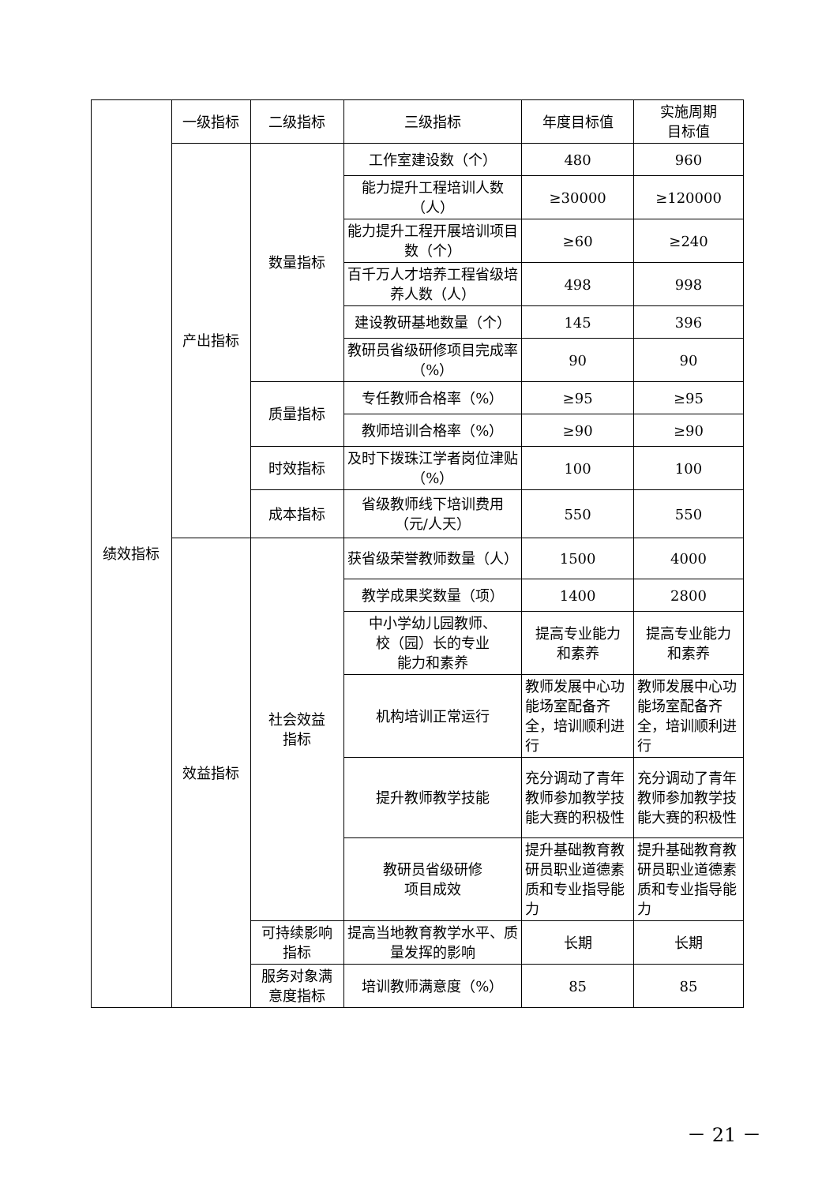| 绩效指标 | 一级指标 | 二级指标 | 三级指标 | 年度目标值 | 实施周期 目标值 |
| | 产出指标 | 数量指标 | 工作室建设数（个） | 480 | 960 |
| | | | 能力提升工程培训人数（人） | ≥30000 | ≥120000 |
| | | | 能力提升工程开展培训项目数（个） | ≥60 | ≥240 |
| | | | 百千万人才培养工程省级培养人数（人） | 498 | 998 |
| | | | 建设教研基地数量（个） | 145 | 396 |
| | | | 教研员省级研修项目完成率（%） | 90 | 90 |
| | | 质量指标 | 专任教师合格率（%） | ≥95 | ≥95 |
| | | | 教师培训合格率（%） | ≥90 | ≥90 |
| | | 时效指标 | 及时下拨珠江学者岗位津贴（%） | 100 | 100 |
| | | 成本指标 | 省级教师线下培训费用（元/人天） | 550 | 550 |
| | 效益指标 | 社会效益 指标 | 获省级荣誉教师数量（人） | 1500 | 4000 |
| | | | 教学成果奖数量（项） | 1400 | 2800 |
| | | | 中小学幼儿园教师、 校（园）长的专业 能力和素养 | 提高专业能力 和素养 | 提高专业能力 和素养 |
| | | | 机构培训正常运行 | 教师发展中心功能场室配备齐全，培训顺利进行 | 教师发展中心功能场室配备齐全，培训顺利进行 |
| | | | 提升教师教学技能 | 充分调动了青年教师参加教学技能大赛的积极性 | 充分调动了青年教师参加教学技能大赛的积极性 |
| | | | 教研员省级研修 项目成效 | 提升基础教育教研员职业道德素质和专业指导能力 | 提升基础教育教研员职业道德素质和专业指导能力 |
| | | 可持续影响 指标 | 提高当地教育教学水平、质量发挥的影响 | 长期 | 长期 |
| | | 服务对象满 意度指标 | 培训教师满意度（%） | 85 | 85 |
－ 21 －